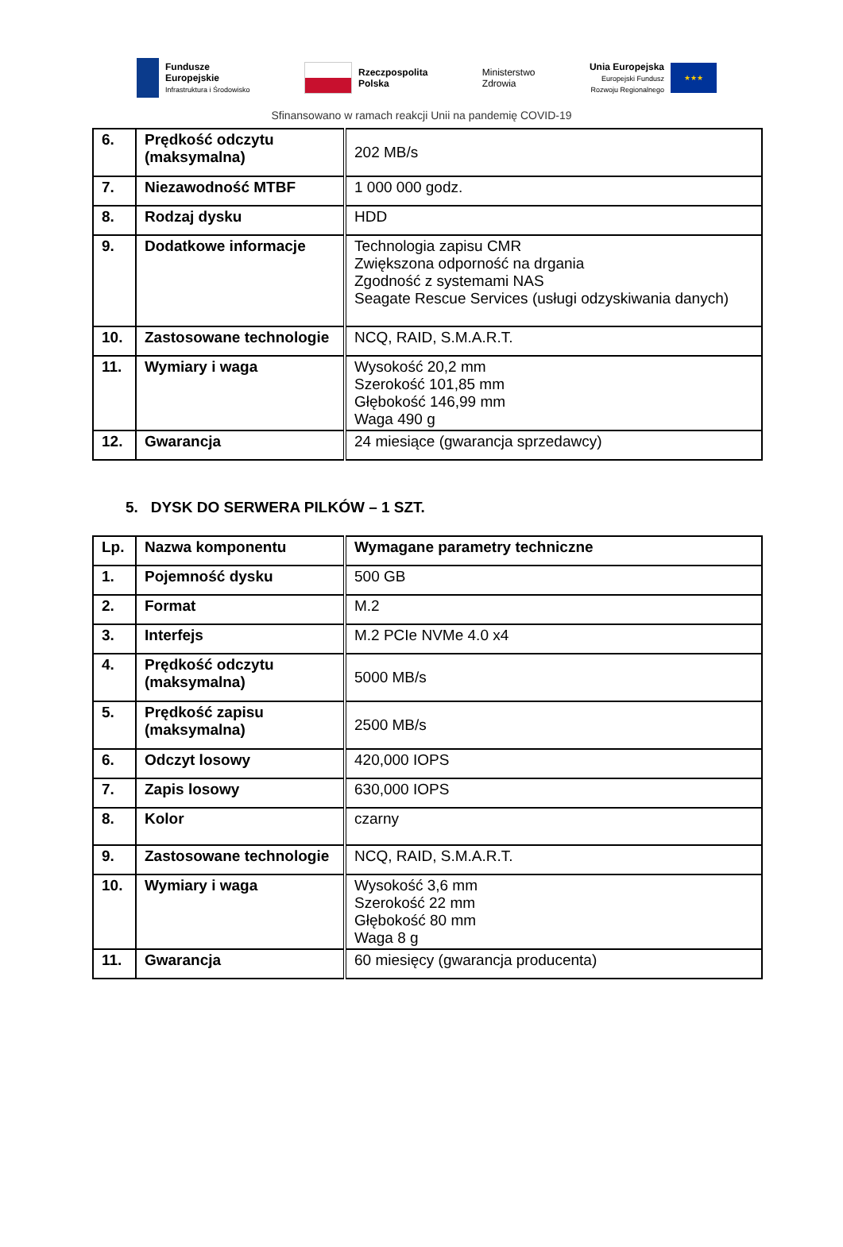Fundusze
Europejskie
Infrastruktura i Środowisko
Rzeczpospolita
Polska
Ministerstwo
Zdrowia
Unia Europejska
Europejski Fundusz
Rozwoju Regionalnego
★★★
Sfinansowano w ramach reakcji Unii na pandemię COVID-19
| 6. | Prędkość odczytu (maksymalna) | 202 MB/s |
| 7. | Niezawodność MTBF | 1 000 000 godz. |
| 8. | Rodzaj dysku | HDD |
| 9. | Dodatkowe informacje | Technologia zapisu CMR Zwiększona odporność na drgania Zgodność z systemami NAS Seagate Rescue Services (usługi odzyskiwania danych) |
| 10. | Zastosowane technologie | NCQ, RAID, S.M.A.R.T. |
| 11. | Wymiary i waga | Wysokość 20,2 mm Szerokość 101,85 mm Głębokość 146,99 mm Waga 490 g |
| 12. | Gwarancja | 24 miesiące (gwarancja sprzedawcy) |
5. DYSK DO SERWERA PILKÓW – 1 SZT.
| Lp. | Nazwa komponentu | Wymagane parametry techniczne |
| 1. | Pojemność dysku | 500 GB |
| 2. | Format | M.2 |
| 3. | Interfejs | M.2 PCIe NVMe 4.0 x4 |
| 4. | Prędkość odczytu (maksymalna) | 5000 MB/s |
| 5. | Prędkość zapisu (maksymalna) | 2500 MB/s |
| 6. | Odczyt losowy | 420,000 IOPS |
| 7. | Zapis losowy | 630,000 IOPS |
| 8. | Kolor | czarny |
| 9. | Zastosowane technologie | NCQ, RAID, S.M.A.R.T. |
| 10. | Wymiary i waga | Wysokość 3,6 mm Szerokość 22 mm Głębokość 80 mm Waga 8 g |
| 11. | Gwarancja | 60 miesięcy (gwarancja producenta) |